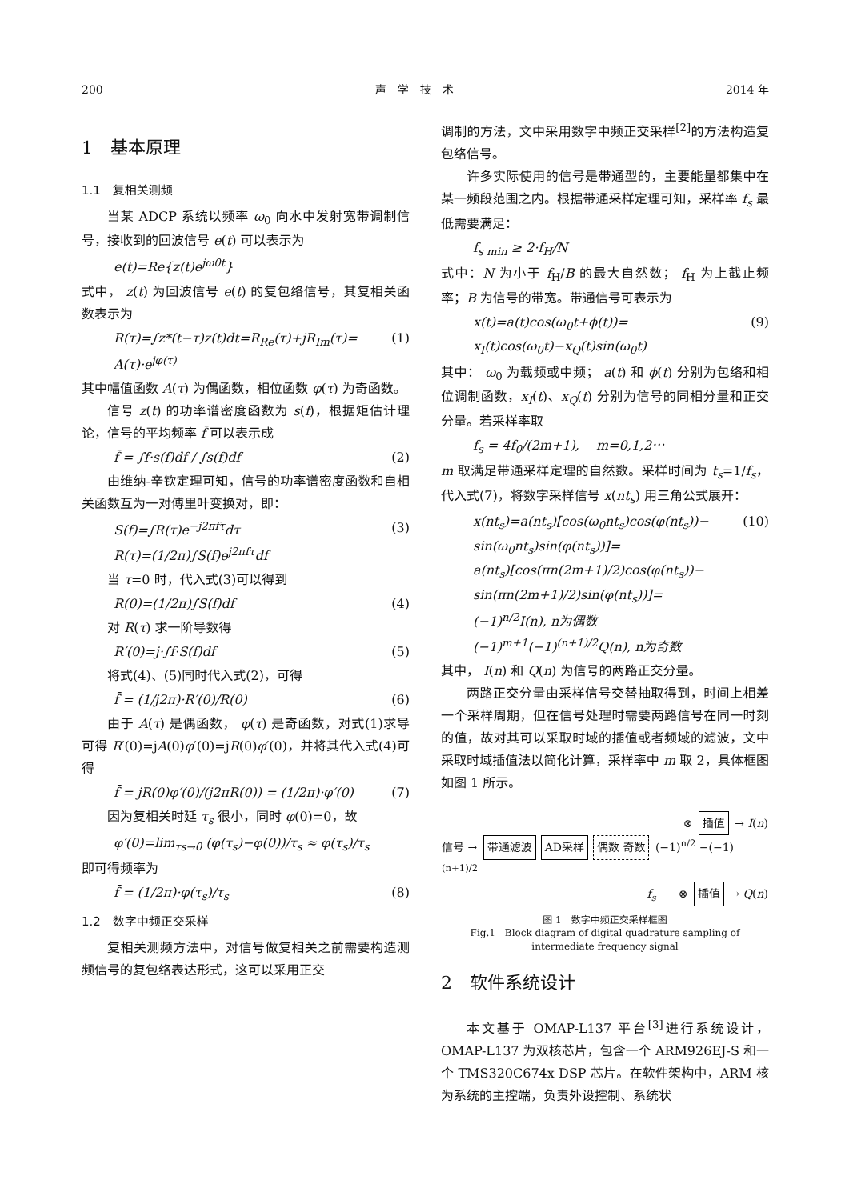200 声　学　技　术 2014 年
1　基本原理
1.1　复相关测频
当某 ADCP 系统以频率 ω<sub>0</sub> 向水中发射宽带调制信号，接收到的回波信号 e(t) 可以表示为
e(t)=Re{z(t)e<sup>jω0t</sup>}
式中， z(t) 为回波信号 e(t) 的复包络信号，其复相关函数表示为
R(τ)=∫z*(t−τ)z(t)dt=R<sub>Re</sub>(τ)+jR<sub>Im</sub>(τ)= A(τ)·e<sup>jφ(τ)</sup> (1)
其中幅值函数 A(τ) 为偶函数，相位函数 φ(τ) 为奇函数。
信号 z(t) 的功率谱密度函数为 s(f)，根据矩估计理论，信号的平均频率 f̄ 可以表示成
f̄ = ∫f·s(f)df / ∫s(f)df (2)
由维纳-辛钦定理可知，信号的功率谱密度函数和自相关函数互为一对傅里叶变换对，即：
S(f)=∫R(τ)e<sup>−j2πfτ</sup>dτ
R(τ)=(1/2π)∫S(f)e<sup>j2πfτ</sup>df (3)
当 τ=0 时，代入式(3)可以得到
R(0)=(1/2π)∫S(f)df (4)
对 R(τ) 求一阶导数得
R′(0)=j·∫f·S(f)df (5)
将式(4)、(5)同时代入式(2)，可得
f̄ = (1/j2π)·R′(0)/R(0) (6)
由于 A(τ) 是偶函数， φ(τ) 是奇函数，对式(1)求导可得 R′(0)=jA(0)φ′(0)=jR(0)φ′(0)，并将其代入式(4)可得
f̄ = jR(0)φ′(0)/(j2πR(0)) = (1/2π)·φ′(0) (7)
因为复相关时延 τ<sub>s</sub> 很小，同时 φ(0)=0，故
φ′(0)=lim<sub>τs→0</sub> (φ(τ<sub>s</sub>)−φ(0))/τ<sub>s</sub> ≈ φ(τ<sub>s</sub>)/τ<sub>s</sub>
即可得频率为
f̄ = (1/2π)·φ(τ<sub>s</sub>)/τ<sub>s</sub> (8)
1.2　数字中频正交采样
复相关测频方法中，对信号做复相关之前需要构造测频信号的复包络表达形式，这可以采用正交
调制的方法，文中采用数字中频正交采样<sup>[2]</sup>的方法构造复包络信号。
许多实际使用的信号是带通型的，主要能量都集中在某一频段范围之内。根据带通采样定理可知，采样率 f<sub>s</sub> 最低需要满足：
f<sub>s min</sub> ≥ 2·f<sub>H</sub>/N
式中：N 为小于 f<sub>H</sub>/B 的最大自然数； f<sub>H</sub> 为上截止频率；B 为信号的带宽。带通信号可表示为
x(t)=a(t)cos(ω<sub>0</sub>t+ϕ(t))=
x<sub>I</sub>(t)cos(ω<sub>0</sub>t)−x<sub>Q</sub>(t)sin(ω<sub>0</sub>t) (9)
其中： ω<sub>0</sub> 为载频或中频； a(t) 和 ϕ(t) 分别为包络和相位调制函数，x<sub>I</sub>(t)、x<sub>Q</sub>(t) 分别为信号的同相分量和正交分量。若采样率取
f<sub>s</sub> = 4f<sub>0</sub>/(2m+1),　 m=0,1,2⋯
m 取满足带通采样定理的自然数。采样时间为 t<sub>s</sub>=1/f<sub>s</sub>，代入式(7)，将数字采样信号 x(nt<sub>s</sub>) 用三角公式展开：
x(nt<sub>s</sub>)=a(nt<sub>s</sub>)[cos(ω<sub>0</sub>nt<sub>s</sub>)cos(φ(nt<sub>s</sub>))−
sin(ω<sub>0</sub>nt<sub>s</sub>)sin(φ(nt<sub>s</sub>))]=
a(nt<sub>s</sub>)[cos(πn(2m+1)/2)cos(φ(nt<sub>s</sub>))−
sin(πn(2m+1)/2)sin(φ(nt<sub>s</sub>))]=
(−1)<sup>n/2</sup>I(n), n为偶数
(−1)<sup>m+1</sup>(−1)<sup>(n+1)/2</sup>Q(n), n为奇数 (10)
其中， I(n) 和 Q(n) 为信号的两路正交分量。
两路正交分量由采样信号交替抽取得到，时间上相差一个采样周期，但在信号处理时需要两路信号在同一时刻的值，故对其可以采取时域的插值或者频域的滤波，文中采取时域插值法以简化计算，采样率中 m 取 2，具体框图如图 1 所示。
⊗ 插值 → I(n)
信号 → 带通滤波 AD采样 偶数 奇数 (−1)<sup>n/2</sup> −(−1)<sup>(n+1)/2</sup>
f<sub>s</sub>　　⊗ 插值 → Q(n)
图 1　数字中频正交采样框图
Fig.1　Block diagram of digital quadrature sampling of intermediate frequency signal
2　软件系统设计
本文基于 OMAP-L137 平台<sup>[3]</sup>进行系统设计，OMAP-L137 为双核芯片，包含一个 ARM926EJ-S 和一个 TMS320C674x DSP 芯片。在软件架构中，ARM 核为系统的主控端，负责外设控制、系统状